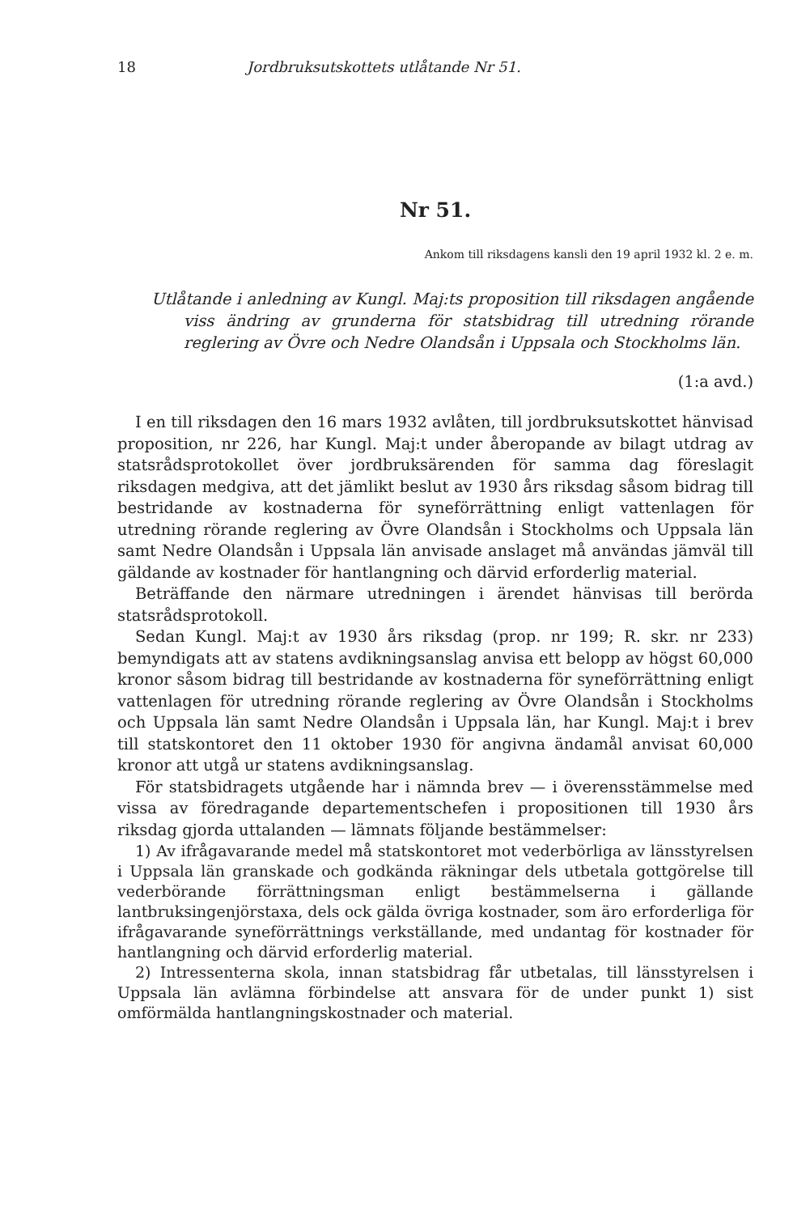18 Jordbruksutskottets utlåtande Nr 51.
Nr 51.
Ankom till riksdagens kansli den 19 april 1932 kl. 2 e. m.
Utlåtande i anledning av Kungl. Maj:ts proposition till riksdagen angående viss ändring av grunderna för statsbidrag till utredning rörande reglering av Övre och Nedre Olandsån i Uppsala och Stockholms län.
(1:a avd.)
I en till riksdagen den 16 mars 1932 avlåten, till jordbruksutskottet hänvisad proposition, nr 226, har Kungl. Maj:t under åberopande av bilagt utdrag av statsrådsprotokollet över jordbruksärenden för samma dag föreslagit riksdagen medgiva, att det jämlikt beslut av 1930 års riksdag såsom bidrag till bestridande av kostnaderna för syneförrättning enligt vattenlagen för utredning rörande reglering av Övre Olandsån i Stockholms och Uppsala län samt Nedre Olandsån i Uppsala län anvisade anslaget må användas jämväl till gäldande av kostnader för hantlangning och därvid erforderlig material.
Beträffande den närmare utredningen i ärendet hänvisas till berörda statsrådsprotokoll.
Sedan Kungl. Maj:t av 1930 års riksdag (prop. nr 199; R. skr. nr 233) bemyndigats att av statens avdikningsanslag anvisa ett belopp av högst 60,000 kronor såsom bidrag till bestridande av kostnaderna för syneförrättning enligt vattenlagen för utredning rörande reglering av Övre Olandsån i Stockholms och Uppsala län samt Nedre Olandsån i Uppsala län, har Kungl. Maj:t i brev till statskontoret den 11 oktober 1930 för angivna ändamål anvisat 60,000 kronor att utgå ur statens avdikningsanslag.
För statsbidragets utgående har i nämnda brev — i överensstämmelse med vissa av föredragande departementschefen i propositionen till 1930 års riksdag gjorda uttalanden — lämnats följande bestämmelser:
1) Av ifrågavarande medel må statskontoret mot vederbörliga av länsstyrelsen i Uppsala län granskade och godkända räkningar dels utbetala gottgörelse till vederbörande förrättningsman enligt bestämmelserna i gällande lantbruksingenjörstaxa, dels ock gälda övriga kostnader, som äro erforderliga för ifrågavarande syneförrättnings verkställande, med undantag för kostnader för hantlangning och därvid erforderlig material.
2) Intressenterna skola, innan statsbidrag får utbetalas, till länsstyrelsen i Uppsala län avlämna förbindelse att ansvara för de under punkt 1) sist omförmälda hantlangningskostnader och material.